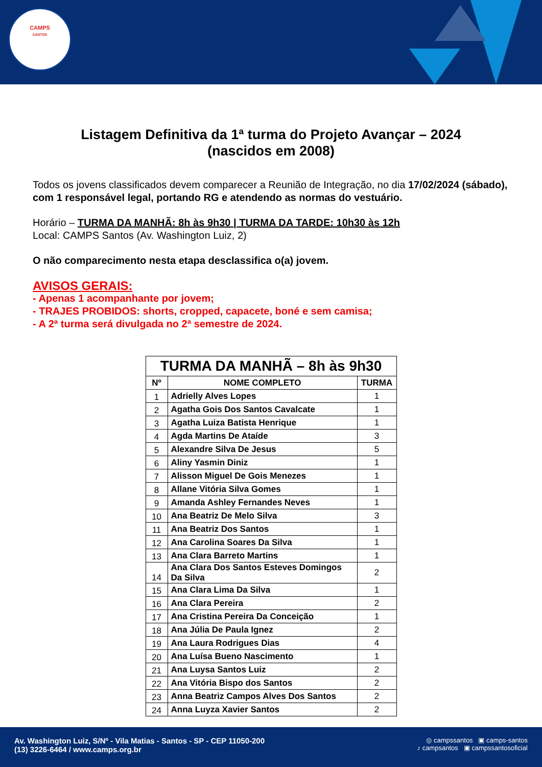CAMPS
SANTOS
Listagem Definitiva da 1ª turma do Projeto Avançar – 2024
(nascidos em 2008)
Todos os jovens classificados devem comparecer a Reunião de Integração, no dia 17/02/2024 (sábado), com 1 responsável legal, portando RG e atendendo as normas do vestuário.
Horário – TURMA DA MANHÃ: 8h às 9h30 | TURMA DA TARDE: 10h30 às 12h
Local: CAMPS Santos (Av. Washington Luiz, 2)
O não comparecimento nesta etapa desclassifica o(a) jovem.
AVISOS GERAIS:
- Apenas 1 acompanhante por jovem;
- TRAJES PROBIDOS: shorts, cropped, capacete, boné e sem camisa;
- A 2ª turma será divulgada no 2ª semestre de 2024.
| TURMA DA MANHÃ – 8h às 9h30 | | |
| --- | --- | --- |
| Nº | NOME COMPLETO | TURMA |
| 1 | Adrielly Alves Lopes | 1 |
| 2 | Agatha Gois Dos Santos Cavalcate | 1 |
| 3 | Agatha Luiza Batista Henrique | 1 |
| 4 | Agda Martins De Ataíde | 3 |
| 5 | Alexandre Silva De Jesus | 5 |
| 6 | Aliny Yasmin Diniz | 1 |
| 7 | Alisson Miguel De Gois Menezes | 1 |
| 8 | Allane Vitória Silva Gomes | 1 |
| 9 | Amanda Ashley Fernandes Neves | 1 |
| 10 | Ana Beatriz De Melo Silva | 3 |
| 11 | Ana Beatriz Dos Santos | 1 |
| 12 | Ana Carolina Soares Da Silva | 1 |
| 13 | Ana Clara Barreto Martins | 1 |
| 14 | Ana Clara Dos Santos Esteves Domingos Da Silva | 2 |
| 15 | Ana Clara Lima Da Silva | 1 |
| 16 | Ana Clara Pereira | 2 |
| 17 | Ana Cristina Pereira Da Conceição | 1 |
| 18 | Ana Júlia De Paula Ignez | 2 |
| 19 | Ana Laura Rodrigues Dias | 4 |
| 20 | Ana Luísa Bueno Nascimento | 1 |
| 21 | Ana Luysa Santos Luiz | 2 |
| 22 | Ana Vitória Bispo dos Santos | 2 |
| 23 | Anna Beatriz Campos Alves Dos Santos | 2 |
| 24 | Anna Luyza Xavier Santos | 2 |
Av. Washington Luiz, S/Nº - Vila Matias - Santos - SP - CEP 11050-200
(13) 3226-6464 / www.camps.org.br
◎ campssantos ▣ camps-santos
♪ campsantos ▣ campssantosoficial